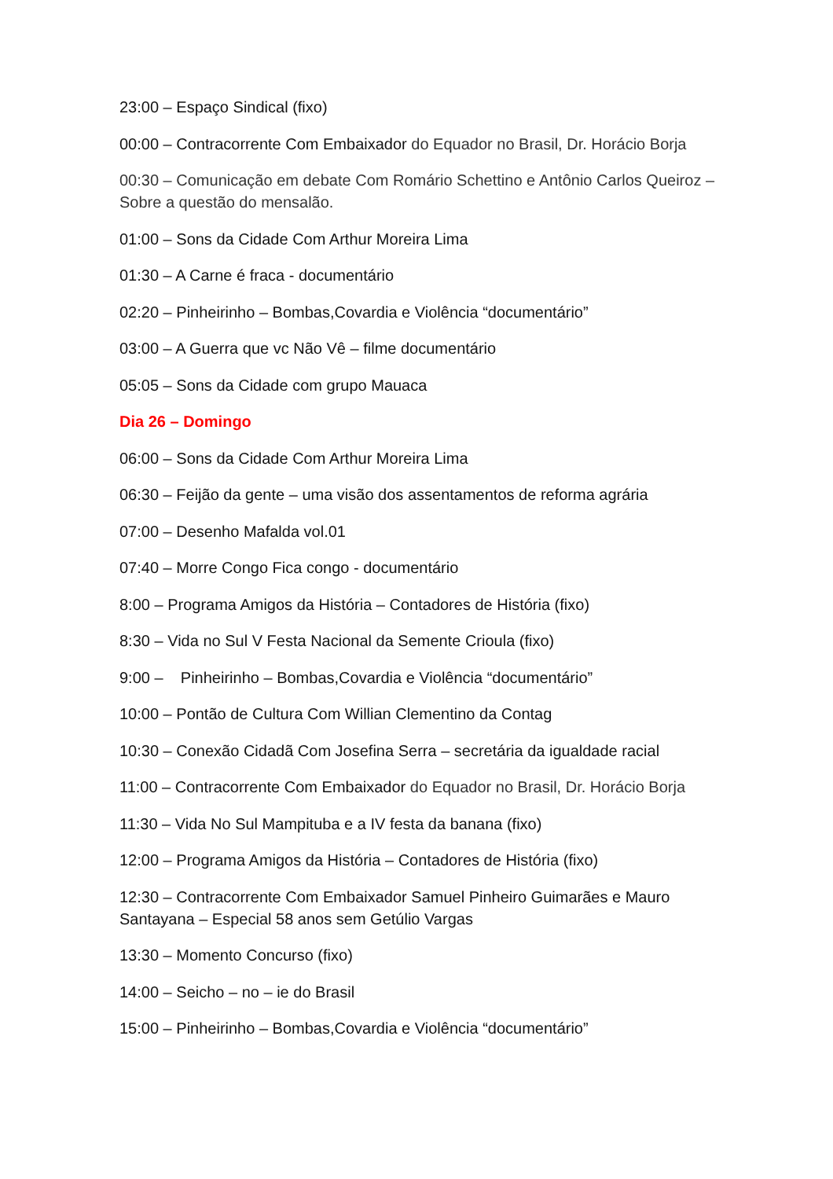23:00 – Espaço Sindical (fixo)
00:00 – Contracorrente Com Embaixador do Equador no Brasil, Dr. Horácio Borja
00:30 – Comunicação em debate Com Romário Schettino e Antônio Carlos Queiroz – Sobre a questão do mensalão.
01:00 – Sons da Cidade Com Arthur Moreira Lima
01:30 – A Carne é fraca - documentário
02:20 – Pinheirinho – Bombas,Covardia e Violência “documentário”
03:00 – A Guerra que vc Não Vê – filme documentário
05:05 – Sons da Cidade com grupo Mauaca
Dia 26 – Domingo
06:00 – Sons da Cidade Com Arthur Moreira Lima
06:30 – Feijão da gente – uma visão dos assentamentos de reforma agrária
07:00 – Desenho Mafalda vol.01
07:40 – Morre Congo Fica congo - documentário
8:00 – Programa Amigos da História – Contadores de História (fixo)
8:30 – Vida no Sul V Festa Nacional da Semente Crioula (fixo)
9:00 – Pinheirinho – Bombas,Covardia e Violência “documentário”
10:00 – Pontão de Cultura Com Willian Clementino da Contag
10:30 – Conexão Cidadã Com Josefina Serra – secretária da igualdade racial
11:00 – Contracorrente Com Embaixador do Equador no Brasil, Dr. Horácio Borja
11:30 – Vida No Sul Mampituba e a IV festa da banana (fixo)
12:00 – Programa Amigos da História – Contadores de História (fixo)
12:30 – Contracorrente Com Embaixador Samuel Pinheiro Guimarães e Mauro Santayana – Especial 58 anos sem Getúlio Vargas
13:30 – Momento Concurso (fixo)
14:00 – Seicho – no – ie do Brasil
15:00 – Pinheirinho – Bombas,Covardia e Violência “documentário”